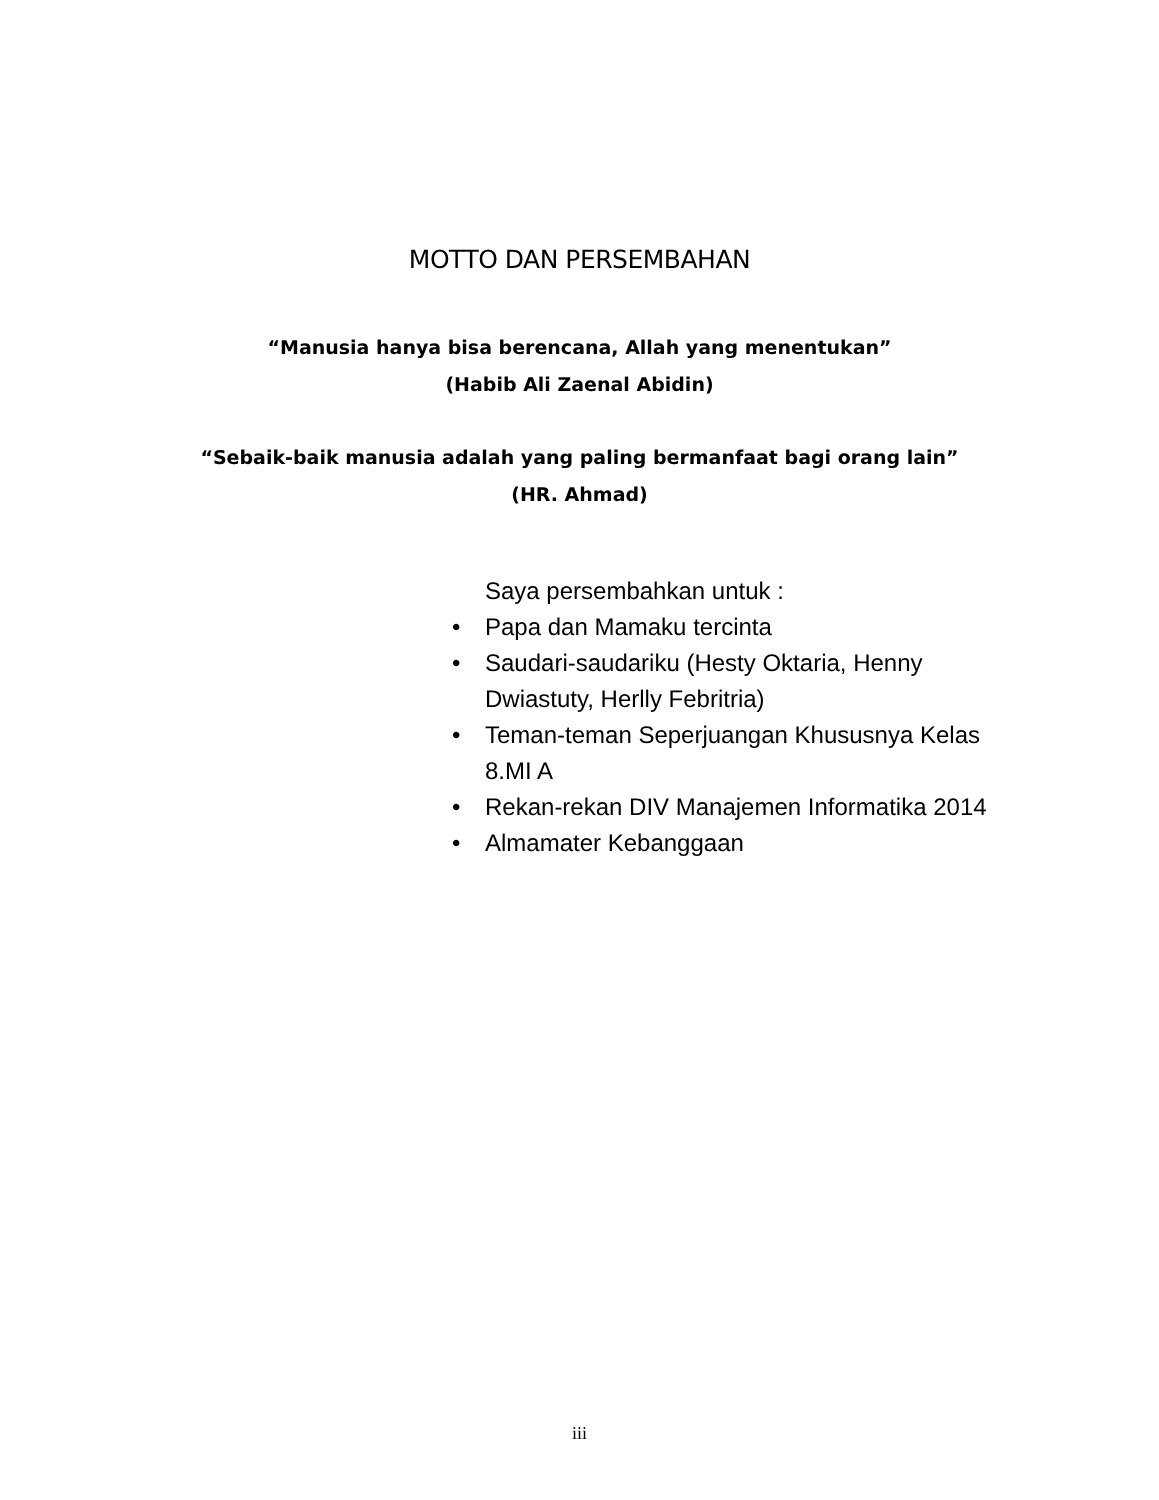MOTTO DAN PERSEMBAHAN
“Manusia hanya bisa berencana, Allah yang menentukan”
(Habib Ali Zaenal Abidin)
“Sebaik-baik manusia adalah yang paling bermanfaat bagi orang lain”
(HR. Ahmad)
Saya persembahkan untuk :
• Papa dan Mamaku tercinta
• Saudari-saudariku (Hesty Oktaria, Henny Dwiastuty, Herlly Febritria)
• Teman-teman Seperjuangan Khususnya Kelas 8.MI A
• Rekan-rekan DIV Manajemen Informatika 2014
• Almamater Kebanggaan
iii